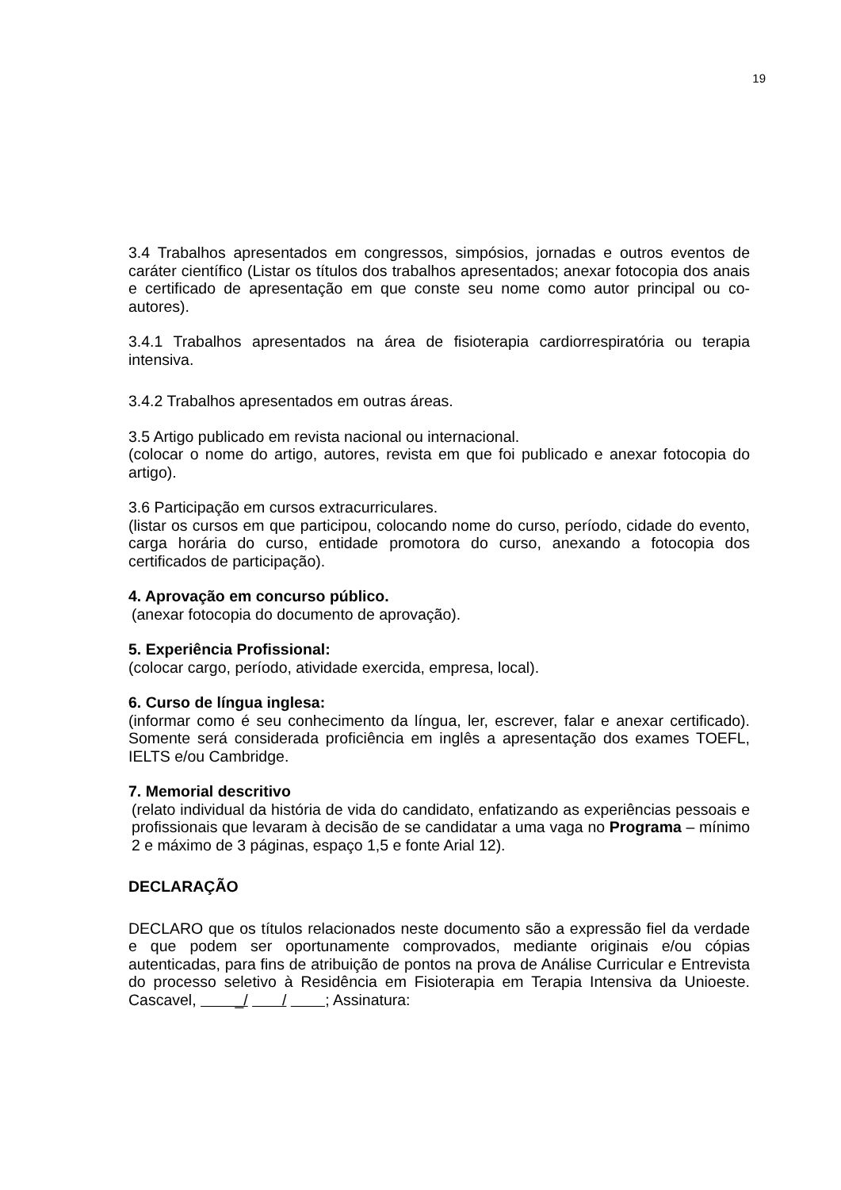19
3.4 Trabalhos apresentados em congressos, simpósios, jornadas e outros eventos de caráter científico (Listar os títulos dos trabalhos apresentados; anexar fotocopia dos anais e certificado de apresentação em que conste seu nome como autor principal ou co-autores).
3.4.1 Trabalhos apresentados na área de fisioterapia cardiorrespiratória ou terapia intensiva.
3.4.2 Trabalhos apresentados em outras áreas.
3.5 Artigo publicado em revista nacional ou internacional.
(colocar o nome do artigo, autores, revista em que foi publicado e anexar fotocopia do artigo).
3.6 Participação em cursos extracurriculares.
(listar os cursos em que participou, colocando nome do curso, período, cidade do evento, carga horária do curso, entidade promotora do curso, anexando a fotocopia dos certificados de participação).
4. Aprovação em concurso público.
(anexar fotocopia do documento de aprovação).
5. Experiência Profissional:
(colocar cargo, período, atividade exercida, empresa, local).
6. Curso de língua inglesa:
(informar como é seu conhecimento da língua, ler, escrever, falar e anexar certificado). Somente será considerada proficiência em inglês a apresentação dos exames TOEFL, IELTS e/ou Cambridge.
7. Memorial descritivo
(relato individual da história de vida do candidato, enfatizando as experiências pessoais e profissionais que levaram à decisão de se candidatar a uma vaga no Programa – mínimo 2 e máximo de 3 páginas, espaço 1,5 e fonte Arial 12).
DECLARAÇÃO
DECLARO que os títulos relacionados neste documento são a expressão fiel da verdade e que podem ser oportunamente comprovados, mediante originais e/ou cópias autenticadas, para fins de atribuição de pontos na prova de Análise Curricular e Entrevista do processo seletivo à Residência em Fisioterapia em Terapia Intensiva da Unioeste. Cascavel, _/ / ; Assinatura: